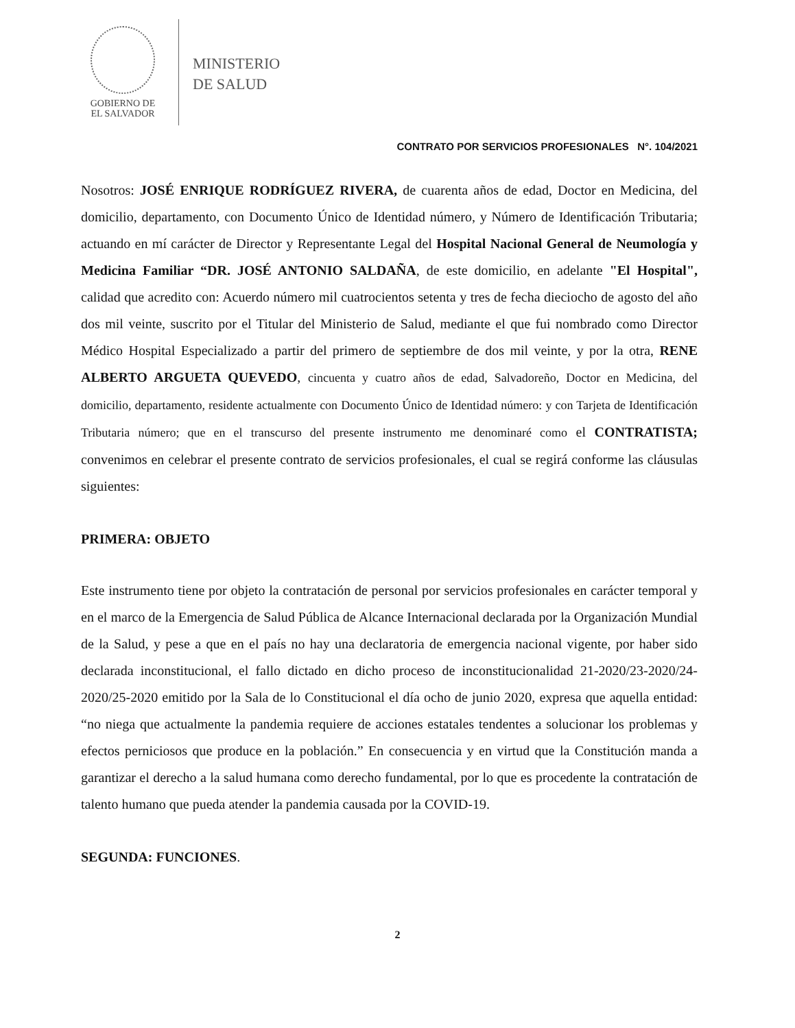GOBIERNO DE
EL SALVADOR
MINISTERIO
DE SALUD
CONTRATO POR SERVICIOS PROFESIONALES N°. 104/2021
Nosotros: JOSÉ ENRIQUE RODRÍGUEZ RIVERA, de cuarenta años de edad, Doctor en Medicina, del domicilio, departamento, con Documento Único de Identidad número, y Número de Identificación Tributaria; actuando en mí carácter de Director y Representante Legal del Hospital Nacional General de Neumología y Medicina Familiar “DR. JOSÉ ANTONIO SALDAÑA, de este domicilio, en adelante "El Hospital", calidad que acredito con: Acuerdo número mil cuatrocientos setenta y tres de fecha dieciocho de agosto del año dos mil veinte, suscrito por el Titular del Ministerio de Salud, mediante el que fui nombrado como Director Médico Hospital Especializado a partir del primero de septiembre de dos mil veinte, y por la otra, RENE ALBERTO ARGUETA QUEVEDO, cincuenta y cuatro años de edad, Salvadoreño, Doctor en Medicina, del domicilio, departamento, residente actualmente con Documento Único de Identidad número: y con Tarjeta de Identificación Tributaria número; que en el transcurso del presente instrumento me denominaré como el CONTRATISTA; convenimos en celebrar el presente contrato de servicios profesionales, el cual se regirá conforme las cláusulas siguientes:
PRIMERA: OBJETO
Este instrumento tiene por objeto la contratación de personal por servicios profesionales en carácter temporal y en el marco de la Emergencia de Salud Pública de Alcance Internacional declarada por la Organización Mundial de la Salud, y pese a que en el país no hay una declaratoria de emergencia nacional vigente, por haber sido declarada inconstitucional, el fallo dictado en dicho proceso de inconstitucionalidad 21-2020/23-2020/24-2020/25-2020 emitido por la Sala de lo Constitucional el día ocho de junio 2020, expresa que aquella entidad: “no niega que actualmente la pandemia requiere de acciones estatales tendentes a solucionar los problemas y efectos perniciosos que produce en la población.” En consecuencia y en virtud que la Constitución manda a garantizar el derecho a la salud humana como derecho fundamental, por lo que es procedente la contratación de talento humano que pueda atender la pandemia causada por la COVID-19.
SEGUNDA: FUNCIONES.
2